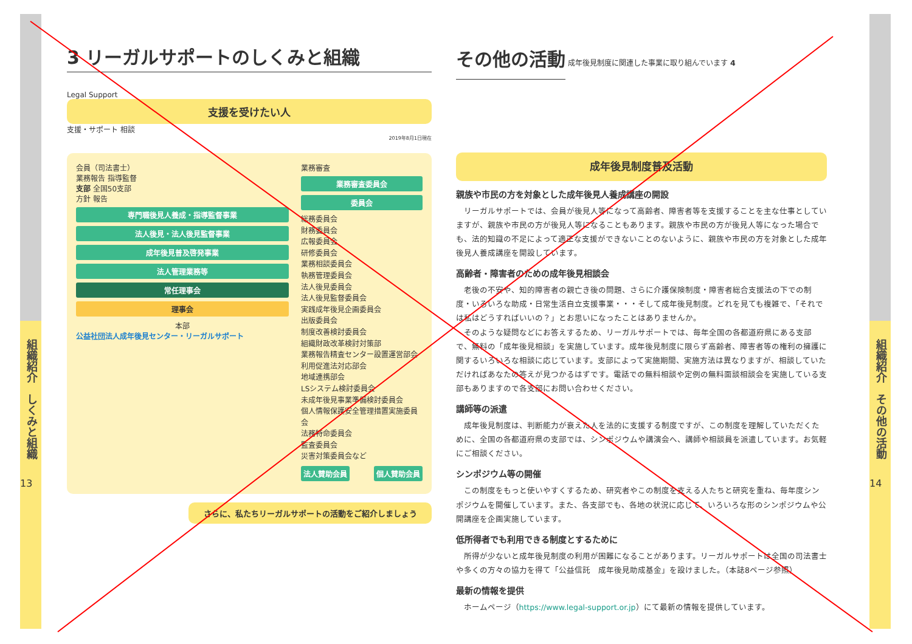組織紹介　しくみと組織
13
組織紹介　その他の活動
14
3 リーガルサポートのしくみと組織
Legal Support
支援を受けたい人
支援・サポート 相談
2019年8月1日現在
会員（司法書士）
業務報告 指導監督
支部 全国50支部
方針 報告
専門職後見人養成・指導監督事業
法人後見・法人後見監督事業
成年後見普及啓発事業
法人管理業務等
常任理事会
理事会
本部
公益社団法人成年後見センター・リーガルサポート
業務審査
業務審査委員会
委員会
総務委員会
財務委員会
広報委員会
研修委員会
業務相談委員会
執務管理委員会
法人後見委員会
法人後見監督委員会
実践成年後見企画委員会
出版委員会
制度改善検討委員会
組織財政改革検討対策部
業務報告精査センター設置運営部会
利用促進法対応部会
地域連携部会
LSシステム検討委員会
未成年後見事業準備検討委員会
個人情報保護安全管理措置実施委員会
法務特命委員会
監査委員会
災害対策委員会など
法人賛助会員 個人賛助会員
さらに、私たちリーガルサポートの活動をご紹介しましょう
その他の活動
成年後見制度に関連した事業に取り組んでいます 4
成年後見制度普及活動
親族や市民の方を対象とした成年後見人養成講座の開設
リーガルサポートでは、会員が後見人等になって高齢者、障害者等を支援することを主な仕事としていますが、親族や市民の方が後見人等になることもあります。親族や市民の方が後見人等になった場合でも、法的知識の不足によって適正な支援ができないことのないように、親族や市民の方を対象とした成年後見人養成講座を開設しています。
高齢者・障害者のための成年後見相談会
老後の不安や、知的障害者の親亡き後の問題、さらに介護保険制度・障害者総合支援法の下での制度・いろいろな助成・日常生活自立支援事業・・・そして成年後見制度。どれを見ても複雑で、「それでは私はどうすればいいの？」とお思いになったことはありませんか。
そのような疑問などにお答えするため、リーガルサポートでは、毎年全国の各都道府県にある支部で、無料の「成年後見相談」を実施しています。成年後見制度に限らず高齢者、障害者等の権利の擁護に関するいろいろな相談に応じています。支部によって実施期間、実施方法は異なりますが、相談していただければあなたの答えが見つかるはずです。電話での無料相談や定例の無料面談相談会を実施している支部もありますので各支部にお問い合わせください。
講師等の派遣
成年後見制度は、判断能力が衰えた人を法的に支援する制度ですが、この制度を理解していただくために、全国の各都道府県の支部では、シンポジウムや講演会へ、講師や相談員を派遣しています。お気軽にご相談ください。
シンポジウム等の開催
この制度をもっと使いやすくするため、研究者やこの制度を支える人たちと研究を重ね、毎年度シンポジウムを開催しています。また、各支部でも、各地の状況に応じて、いろいろな形のシンポジウムや公開講座を企画実施しています。
低所得者でも利用できる制度とするために
所得が少ないと成年後見制度の利用が困難になることがあります。リーガルサポートは全国の司法書士や多くの方々の協力を得て「公益信託　成年後見助成基金」を設けました。（本誌8ページ参照）
最新の情報を提供
ホームページ（https://www.legal-support.or.jp）にて最新の情報を提供しています。